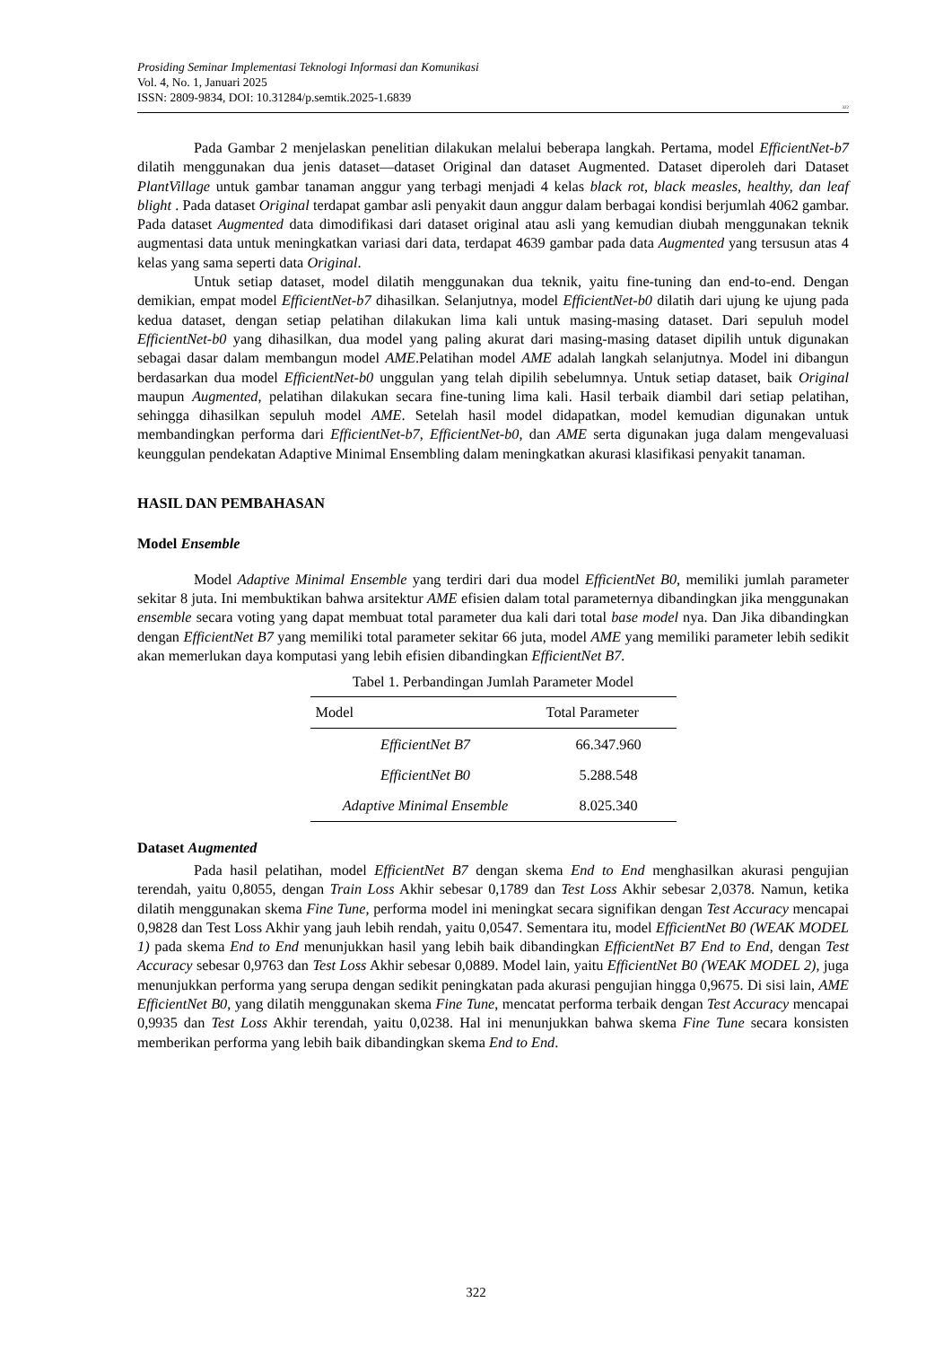Prosiding Seminar Implementasi Teknologi Informasi dan Komunikasi
Vol. 4, No. 1, Januari 2025
ISSN: 2809-9834, DOI: 10.31284/p.semtik.2025-1.6839
322
Pada Gambar 2 menjelaskan penelitian dilakukan melalui beberapa langkah. Pertama, model EfficientNet-b7 dilatih menggunakan dua jenis dataset—dataset Original dan dataset Augmented. Dataset diperoleh dari Dataset PlantVillage untuk gambar tanaman anggur yang terbagi menjadi 4 kelas black rot, black measles, healthy, dan leaf blight . Pada dataset Original terdapat gambar asli penyakit daun anggur dalam berbagai kondisi berjumlah 4062 gambar. Pada dataset Augmented data dimodifikasi dari dataset original atau asli yang kemudian diubah menggunakan teknik augmentasi data untuk meningkatkan variasi dari data, terdapat 4639 gambar pada data Augmented yang tersusun atas 4 kelas yang sama seperti data Original.
Untuk setiap dataset, model dilatih menggunakan dua teknik, yaitu fine-tuning dan end-to-end. Dengan demikian, empat model EfficientNet-b7 dihasilkan. Selanjutnya, model EfficientNet-b0 dilatih dari ujung ke ujung pada kedua dataset, dengan setiap pelatihan dilakukan lima kali untuk masing-masing dataset. Dari sepuluh model EfficientNet-b0 yang dihasilkan, dua model yang paling akurat dari masing-masing dataset dipilih untuk digunakan sebagai dasar dalam membangun model AME.Pelatihan model AME adalah langkah selanjutnya. Model ini dibangun berdasarkan dua model EfficientNet-b0 unggulan yang telah dipilih sebelumnya. Untuk setiap dataset, baik Original maupun Augmented, pelatihan dilakukan secara fine-tuning lima kali. Hasil terbaik diambil dari setiap pelatihan, sehingga dihasilkan sepuluh model AME. Setelah hasil model didapatkan, model kemudian digunakan untuk membandingkan performa dari EfficientNet-b7, EfficientNet-b0, dan AME serta digunakan juga dalam mengevaluasi keunggulan pendekatan Adaptive Minimal Ensembling dalam meningkatkan akurasi klasifikasi penyakit tanaman.
HASIL DAN PEMBAHASAN
Model Ensemble
Model Adaptive Minimal Ensemble yang terdiri dari dua model EfficientNet B0, memiliki jumlah parameter sekitar 8 juta. Ini membuktikan bahwa arsitektur AME efisien dalam total parameternya dibandingkan jika menggunakan ensemble secara voting yang dapat membuat total parameter dua kali dari total base model nya. Dan Jika dibandingkan dengan EfficientNet B7 yang memiliki total parameter sekitar 66 juta, model AME yang memiliki parameter lebih sedikit akan memerlukan daya komputasi yang lebih efisien dibandingkan EfficientNet B7.
Tabel 1. Perbandingan Jumlah Parameter Model
| Model | Total Parameter |
| --- | --- |
| EfficientNet B7 | 66.347.960 |
| EfficientNet B0 | 5.288.548 |
| Adaptive Minimal Ensemble | 8.025.340 |
Dataset Augmented
Pada hasil pelatihan, model EfficientNet B7 dengan skema End to End menghasilkan akurasi pengujian terendah, yaitu 0,8055, dengan Train Loss Akhir sebesar 0,1789 dan Test Loss Akhir sebesar 2,0378. Namun, ketika dilatih menggunakan skema Fine Tune, performa model ini meningkat secara signifikan dengan Test Accuracy mencapai 0,9828 dan Test Loss Akhir yang jauh lebih rendah, yaitu 0,0547. Sementara itu, model EfficientNet B0 (WEAK MODEL 1) pada skema End to End menunjukkan hasil yang lebih baik dibandingkan EfficientNet B7 End to End, dengan Test Accuracy sebesar 0,9763 dan Test Loss Akhir sebesar 0,0889. Model lain, yaitu EfficientNet B0 (WEAK MODEL 2), juga menunjukkan performa yang serupa dengan sedikit peningkatan pada akurasi pengujian hingga 0,9675. Di sisi lain, AME EfficientNet B0, yang dilatih menggunakan skema Fine Tune, mencatat performa terbaik dengan Test Accuracy mencapai 0,9935 dan Test Loss Akhir terendah, yaitu 0,0238. Hal ini menunjukkan bahwa skema Fine Tune secara konsisten memberikan performa yang lebih baik dibandingkan skema End to End.
322